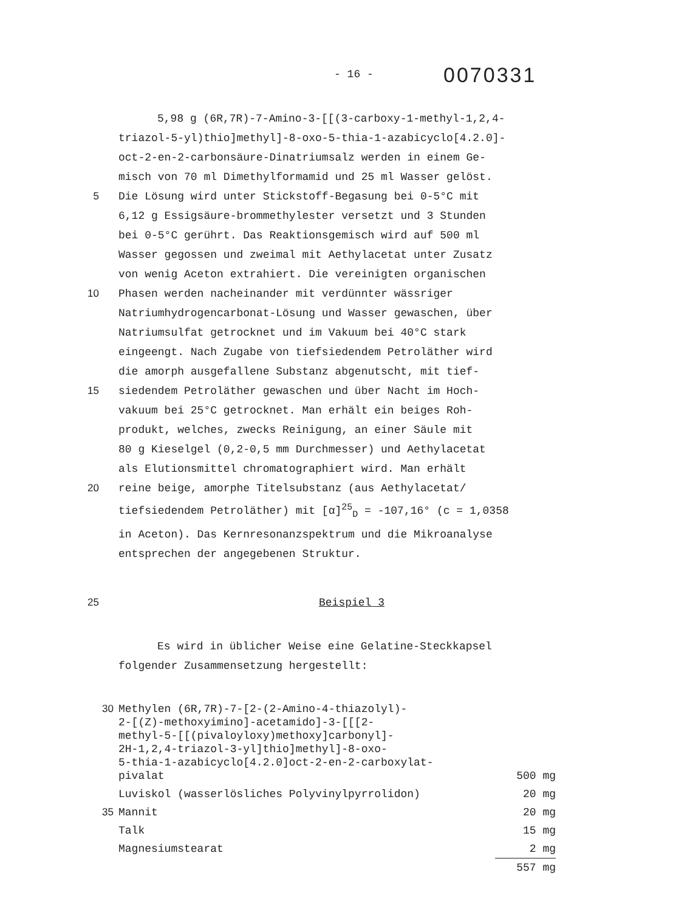- 16 -
0070331
5,98 g (6R,7R)-7-Amino-3-[[(3-carboxy-1-methyl-1,2,4-
triazol-5-yl)thio]methyl]-8-oxo-5-thia-1-azabicyclo[4.2.0]-
oct-2-en-2-carbonsäure-Dinatriumsalz werden in einem Ge-
misch von 70 ml Dimethylformamid und 25 ml Wasser gelöst.
5 Die Lösung wird unter Stickstoff-Begasung bei 0-5°C mit
6,12 g Essigsäure-brommethylester versetzt und 3 Stunden
bei 0-5°C gerührt. Das Reaktionsgemisch wird auf 500 ml
Wasser gegossen und zweimal mit Aethylacetat unter Zusatz
von wenig Aceton extrahiert. Die vereinigten organischen
10 Phasen werden nacheinander mit verdünnter wässriger
Natriumhydrogencarbonat-Lösung und Wasser gewaschen, über
Natriumsulfat getrocknet und im Vakuum bei 40°C stark
eingeengt. Nach Zugabe von tiefsiedendem Petroläther wird
die amorph ausgefallene Substanz abgenutscht, mit tief-
15 siedendem Petroläther gewaschen und über Nacht im Hoch-
vakuum bei 25°C getrocknet. Man erhält ein beiges Roh-
produkt, welches, zwecks Reinigung, an einer Säule mit
80 g Kieselgel (0,2-0,5 mm Durchmesser) und Aethylacetat
als Elutionsmittel chromatographiert wird. Man erhält
20 reine beige, amorphe Titelsubstanz (aus Aethylacetat/
tiefsiedendem Petroläther) mit [α]<sup>25</sup><sub>D</sub> = -107,16° (c = 1,0358
in Aceton). Das Kernresonanzspektrum und die Mikroanalyse
entsprechen der angegebenen Struktur.
25 Beispiel 3
Es wird in üblicher Weise eine Gelatine-Steckkapsel
folgender Zusammensetzung hergestellt:
| 30 | Methylen (6R,7R)-7-[2-(2-Amino-4-thiazolyl)- 2-[(Z)-methoxyimino]-acetamido]-3-[[[2- methyl-5-[[(pivaloyloxy)methoxy]carbonyl]- 2H-1,2,4-triazol-3-yl]thio]methyl]-8-oxo- 5-thia-1-azabicyclo[4.2.0]oct-2-en-2-carboxylat- pivalat | 500 mg |
| | Luviskol (wasserlösliches Polyvinylpyrrolidon) | 20 mg |
| 35 | Mannit | 20 mg |
| | Talk | 15 mg |
| | Magnesiumstearat | 2 mg |
| | | 557 mg |